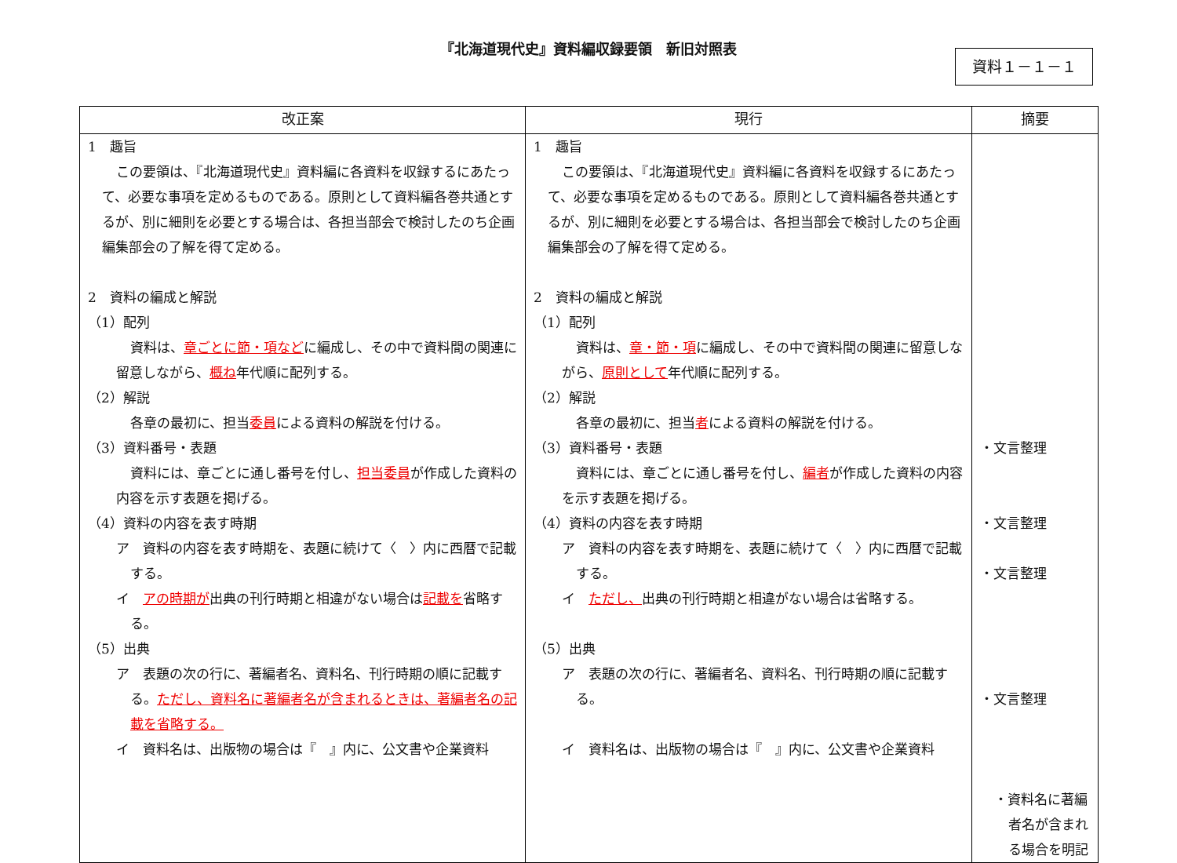『北海道現代史』資料編収録要領　新旧対照表
資料１－１－１
| 改正案 | 現行 | 摘要 |
| --- | --- | --- |
| 1 趣旨 この要領は、『北海道現代史』資料編に各資料を収録するにあたって、必要な事項を定めるものである。原則として資料編各巻共通とするが、別に細則を必要とする場合は、各担当部会で検討したのち企画編集部会の了解を得て定める。 2 資料の編成と解説 （1）配列 資料は、 章ごとに節・項など に編成し、その中で資料間の関連に留意しながら、 概ね 年代順に配列する。 （2）解説 各章の最初に、担当 委員 による資料の解説を付ける。 （3）資料番号・表題 資料には、章ごとに通し番号を付し、 担当委員 が作成した資料の内容を示す表題を掲げる。 （4）資料の内容を表す時期 ア 資料の内容を表す時期を、表題に続けて〈 〉内に西暦で記載する。 イ アの時期が 出典の刊行時期と相違がない場合は 記載を 省略する。 （5）出典 ア 表題の次の行に、著編者名、資料名、刊行時期の順に記載する。 ただし、資料名に著編者名が含まれるときは、著編者名の記載を省略する。 イ 資料名は、出版物の場合は『 』内に、公文書や企業資料 | 1 趣旨 この要領は、『北海道現代史』資料編に各資料を収録するにあたって、必要な事項を定めるものである。原則として資料編各巻共通とするが、別に細則を必要とする場合は、各担当部会で検討したのち企画編集部会の了解を得て定める。 2 資料の編成と解説 （1）配列 資料は、 章・節・項 に編成し、その中で資料間の関連に留意しながら、 原則として 年代順に配列する。 （2）解説 各章の最初に、担当 者 による資料の解説を付ける。 （3）資料番号・表題 資料には、章ごとに通し番号を付し、 編者 が作成した資料の内容を示す表題を掲げる。 （4）資料の内容を表す時期 ア 資料の内容を表す時期を、表題に続けて〈 〉内に西暦で記載する。 イ ただし、 出典の刊行時期と相違がない場合は省略する。 （5）出典 ア 表題の次の行に、著編者名、資料名、刊行時期の順に記載する。 イ 資料名は、出版物の場合は『 』内に、公文書や企業資料 | ・文言整理 ・文言整理 ・文言整理 ・文言整理 ・資料名に著編者名が含まれる場合を明記 |